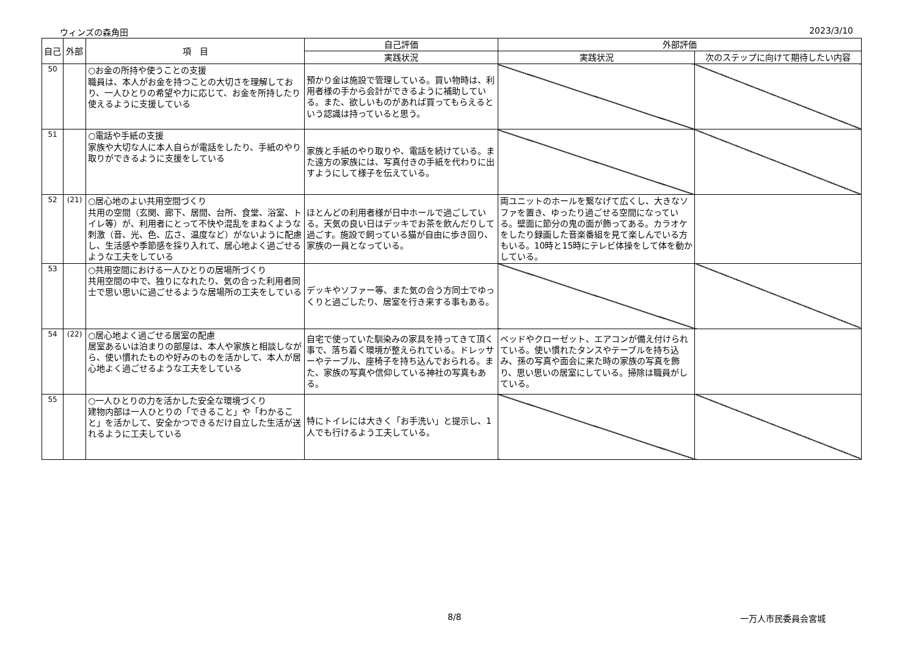ウィンズの森角田 2023/3/10
| 自己 | 外部 | 項 目 | 自己評価 | 外部評価 | |
| --- | --- | --- | --- | --- | --- |
| | | | 実践状況 | 実践状況 | 次のステップに向けて期待したい内容 |
| 50 | | ○お金の所持や使うことの支援 職員は、本人がお金を持つことの大切さを理解しており、一人ひとりの希望や力に応じて、お金を所持したり使えるように支援している | 預かり金は施設で管理している。買い物時は、利用者様の手から会計ができるように補助している。また、欲しいものがあれば買ってもらえるという認識は持っていると思う。 | | |
| 51 | | ○電話や手紙の支援 家族や大切な人に本人自らが電話をしたり、手紙のやり取りができるように支援をしている | 家族と手紙のやり取りや、電話を続けている。また遠方の家族には、写真付きの手紙を代わりに出すようにして様子を伝えている。 | | |
| 52 | (21) | ○居心地のよい共用空間づくり 共用の空間（玄関、廊下、居間、台所、食堂、浴室、トイレ等）が、利用者にとって不快や混乱をまねくような刺激（音、光、色、広さ、温度など）がないように配慮し、生活感や季節感を採り入れて、居心地よく過ごせるような工夫をしている | ほとんどの利用者様が日中ホールで過ごしている。天気の良い日はデッキでお茶を飲んだりして過ごす。施設で飼っている猫が自由に歩き回り、家族の一員となっている。 | 両ユニットのホールを繋なげて広くし、大きなソファを置き、ゆったり過ごせる空間になっている。壁面に節分の鬼の面が飾ってある。カラオケをしたり録画した音楽番組を見て楽しんでいる方もいる。10時と15時にテレビ体操をして体を動かしている。 | |
| 53 | | ○共用空間における一人ひとりの居場所づくり 共用空間の中で、独りになれたり、気の合った利用者同士で思い思いに過ごせるような居場所の工夫をしている | デッキやソファー等、また気の合う方同士でゆっくりと過ごしたり、居室を行き来する事もある。 | | |
| 54 | (22) | ○居心地よく過ごせる居室の配慮 居室あるいは泊まりの部屋は、本人や家族と相談しながら、使い慣れたものや好みのものを活かして、本人が居心地よく過ごせるような工夫をしている | 自宅で使っていた馴染みの家具を持ってきて頂く事で、落ち着く環境が整えられている。ドレッサーやテーブル、座椅子を持ち込んでおられる。また、家族の写真や信仰している神社の写真もある。 | ベッドやクローゼット、エアコンが備え付けられている。使い慣れたタンスやテーブルを持ち込み、孫の写真や面会に来た時の家族の写真を飾り、思い思いの居室にしている。掃除は職員がしている。 | |
| 55 | | ○一人ひとりの力を活かした安全な環境づくり 建物内部は一人ひとりの「できること」や「わかること」を活かして、安全かつできるだけ自立した生活が送れるように工夫している | 特にトイレには大きく「お手洗い」と提示し、1人でも行けるよう工夫している。 | | |
8/8 一万人市民委員会宮城